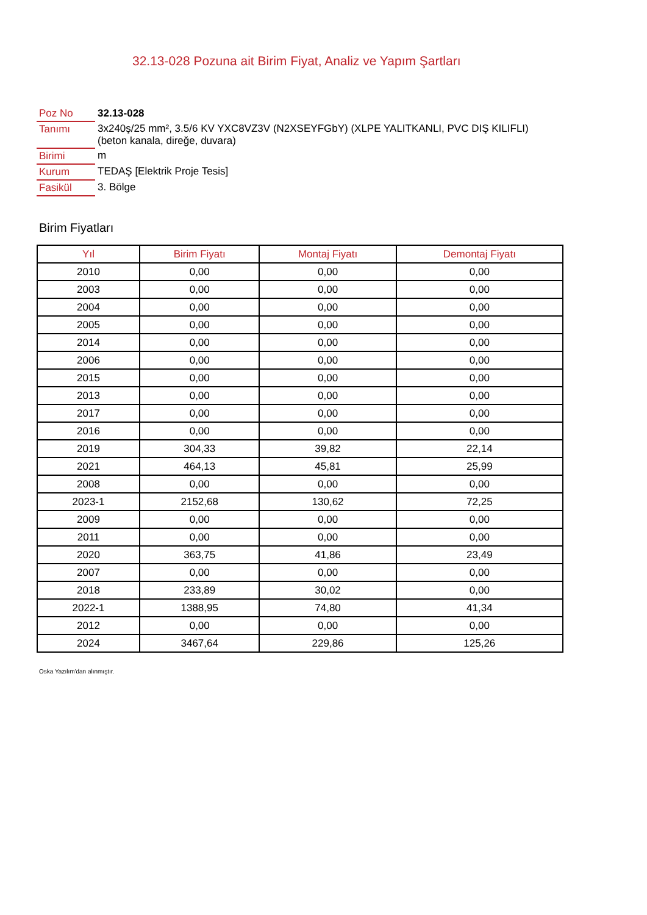32.13-028 Pozuna ait Birim Fiyat, Analiz ve Yapım Şartları
| Poz No | 32.13-028 |
| Tanımı | 3x240ş/25 mm², 3.5/6 KV YXC8VZ3V (N2XSEYFGbY) (XLPE YALITKANLI, PVC DIŞ KILIFLI) (beton kanala, direğe, duvara) |
| Birimi | m |
| Kurum | TEDAŞ [Elektrik Proje Tesis] |
| Fasikül | 3. Bölge |
Birim Fiyatları
| Yıl | Birim Fiyatı | Montaj Fiyatı | Demontaj Fiyatı |
| --- | --- | --- | --- |
| 2010 | 0,00 | 0,00 | 0,00 |
| 2003 | 0,00 | 0,00 | 0,00 |
| 2004 | 0,00 | 0,00 | 0,00 |
| 2005 | 0,00 | 0,00 | 0,00 |
| 2014 | 0,00 | 0,00 | 0,00 |
| 2006 | 0,00 | 0,00 | 0,00 |
| 2015 | 0,00 | 0,00 | 0,00 |
| 2013 | 0,00 | 0,00 | 0,00 |
| 2017 | 0,00 | 0,00 | 0,00 |
| 2016 | 0,00 | 0,00 | 0,00 |
| 2019 | 304,33 | 39,82 | 22,14 |
| 2021 | 464,13 | 45,81 | 25,99 |
| 2008 | 0,00 | 0,00 | 0,00 |
| 2023-1 | 2152,68 | 130,62 | 72,25 |
| 2009 | 0,00 | 0,00 | 0,00 |
| 2011 | 0,00 | 0,00 | 0,00 |
| 2020 | 363,75 | 41,86 | 23,49 |
| 2007 | 0,00 | 0,00 | 0,00 |
| 2018 | 233,89 | 30,02 | 0,00 |
| 2022-1 | 1388,95 | 74,80 | 41,34 |
| 2012 | 0,00 | 0,00 | 0,00 |
| 2024 | 3467,64 | 229,86 | 125,26 |
Oska Yazılım'dan alınmıştır.